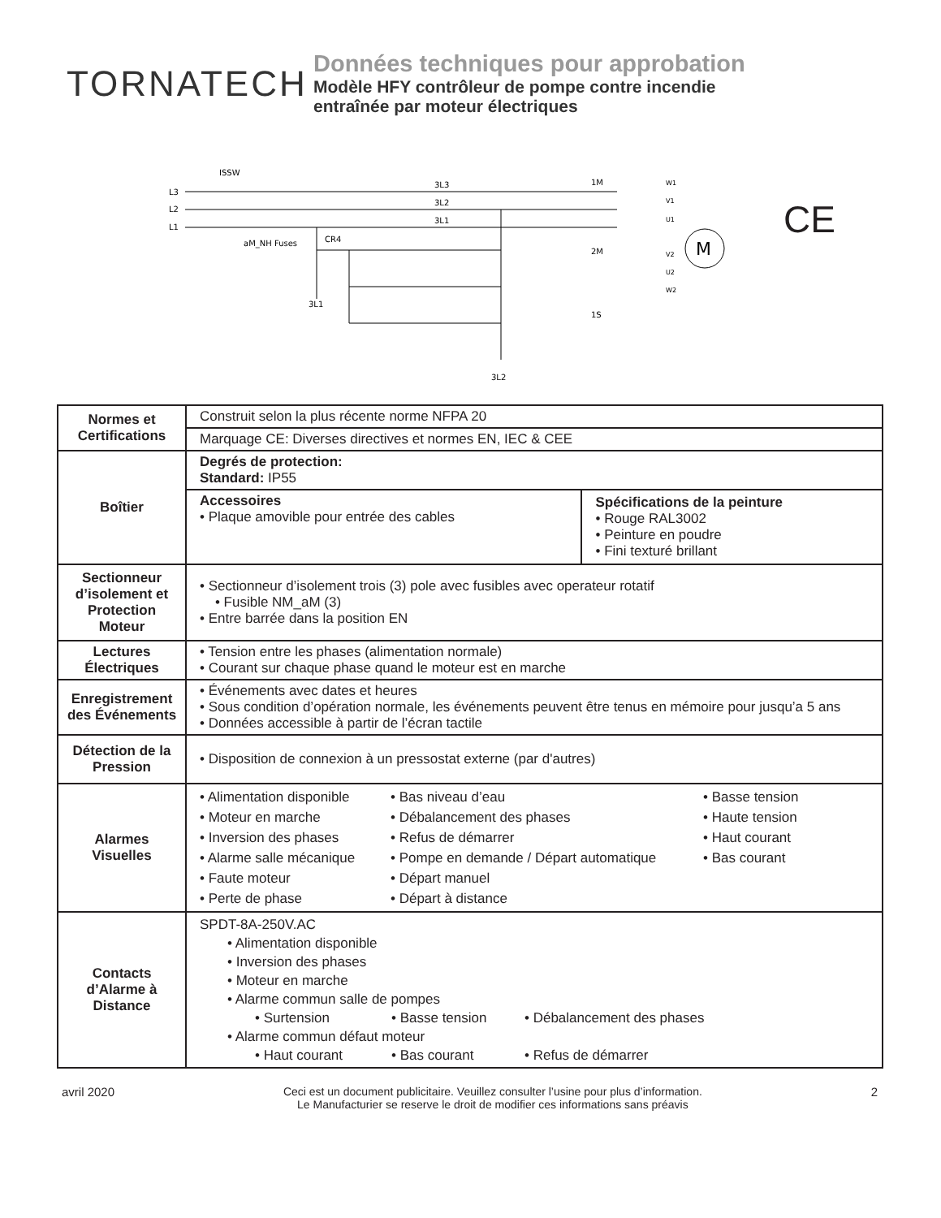TORNATECH
Données techniques pour approbation
Modèle HFY contrôleur de pompe contre incendie
entraînée par moteur électriques
ISSW
L3
L2
L1
3L3
3L2
3L1
aM_NH Fuses
CR4
3L1
3L2
1M
2M
1S
M
W1
V1
U1
V2
U2
W2
CE
| Normes et Certifications | Construit selon la plus récente norme NFPA 20 | |
| | Marquage CE: Diverses directives et normes EN, IEC & CEE | |
| Boîtier | Degrés de protection: Standard: IP55 | |
| | Accessoires • Plaque amovible pour entrée des cables | Spécifications de la peinture • Rouge RAL3002 • Peinture en poudre • Fini texturé brillant |
| Sectionneur d’isolement et Protection Moteur | • Sectionneur d’isolement trois (3) pole avec fusibles avec operateur rotatif • Fusible NM_aM (3) • Entre barrée dans la position EN | |
| Lectures Électriques | • Tension entre les phases (alimentation normale) • Courant sur chaque phase quand le moteur est en marche | |
| Enregistrement des Événements | • Événements avec dates et heures • Sous condition d’opération normale, les événements peuvent être tenus en mémoire pour jusqu’a 5 ans • Données accessible à partir de l’écran tactile | |
| Détection de la Pression | • Disposition de connexion à un pressostat externe (par d'autres) | |
| Alarmes Visuelles | • Alimentation disponible • Moteur en marche • Inversion des phases • Alarme salle mécanique • Faute moteur • Perte de phase • Bas niveau d’eau • Débalancement des phases • Refus de démarrer • Pompe en demande / Départ automatique • Départ manuel • Départ à distance • Basse tension • Haute tension • Haut courant • Bas courant | |
| Contacts d’Alarme à Distance | SPDT-8A-250V.AC • Alimentation disponible • Inversion des phases • Moteur en marche • Alarme commun salle de pompes • Surtension • Basse tension • Débalancement des phases • Alarme commun défaut moteur • Haut courant • Bas courant • Refus de démarrer | |
avril 2020 Ceci est un document publicitaire. Veuillez consulter l’usine pour plus d’information.
Le Manufacturier se reserve le droit de modifier ces informations sans préavis
2